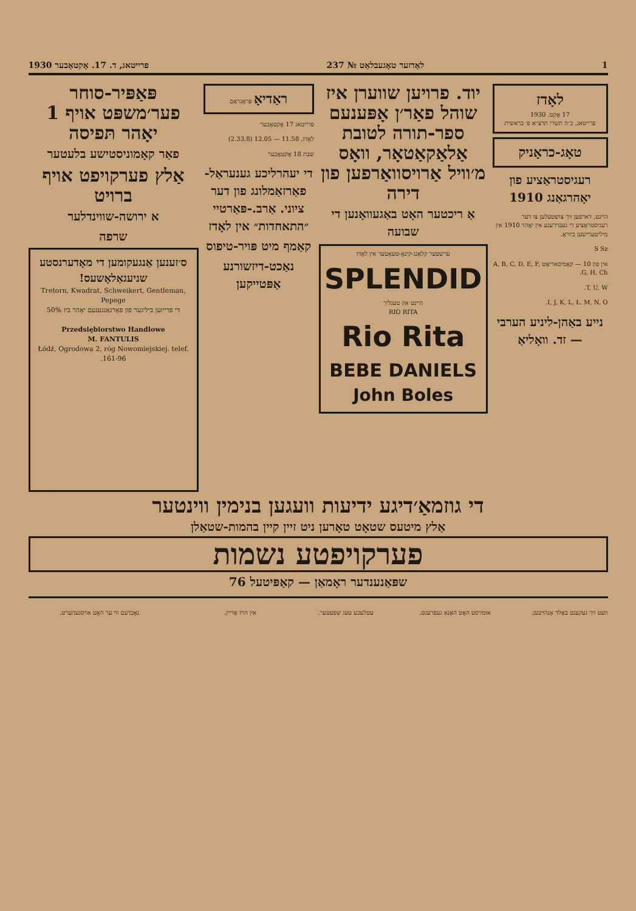1 לאָדזער טאָגעבלאַט № 237 פרייטאג, ד. 17. אָקטאָבער 1930
לאָדז
17 אָקט. 1930
פרייטאג, כ״ה תשרי תרצ״א פ׳ בראשית
טאָג-כראָניק
רעגיסטראַציע פון יאָהרגאַנג 1910
היינט, דארפען זיך צושטעלען צו דער רעגיסטראַציע די געבוירענע אין יאָהר 1910 אין מיליטערישען ביוראָ.
S Sz
אין פון 10 — קאָמיסאריאַט A, B, C, D, E, F, G, H, Ch.
T, U, W.
I, J, K, L, Ł, M, N, O.
נייע באַהן-ליניע הערבי — זד. וואָליאַ
יוד. פרויען שווערן איז שוהל פאַר׳ן אָפּענעם ספר-תורה לטובת אַלאַקאַטאָר, וואָס מ׳וויל אַרויסוואַרפען פון דירה
אַ ריכטער האָט באַגעוואָנען די שבועה
ערשטער קלאַנג-קינאָ-טעאַטער אין לאָדז
SPLENDID
היינט און טעגליך
RIO RITA
Rio Rita
BEBE DANIELS
John Boles
ראַדיאָ פּראָגראַם
פרייטאג 17 אָקטאָבער
לאָדז, 11.58 — 12.05 (2.33,8)
שבת 18 אָקטאָבער
די יעהרליכע גענעראַל-פאַרזאַמלונג פון דער ציוני. אַרב.-פּאַרטיי ״התאחדות״ אין לאָדז
קאַמף מיט פּויר-טיפוס
נאַכט-דיזשורנע אַפּטייקען
פּאַפּיר-סוחר פער׳משפּט אויף 1 יאָהר תּפיסה
פאַר קאָמוניסטישע בלעטער
אַלץ פערקויפט אויף ברויט
א ירושה-שווינדלער
שרפה
ס׳זענען אַנגעקומען די מאָדערנסטע שניעגאַלאָשעס!
Tretorn, Kwadrat, Schweikert, Gentleman, Pepege
די פרייזען ביליגער פון פאָרגאַנגענעם יאָהר ביז 50%
Przedsiębiorstwo Handlowe
M. FANTULIS
Łódź, Ogrodowa 2, róg Nowomiejskiej. telef. 161-96.
די גוזמאַ׳דיגע ידיעות וועגען בנימין ווינטער
אַלץ מיטעס שטאָט טאָרען ניט זיין קיין בהמות-שטאַלן
פערקויפטע נשמות
שפּאַנענדער ראָמאַן — קאַפּיטעל 76
וועט זיך געקענט באַלד אַנהויבען.
אומזיסט האָט האַנאַ געפרעגט.
עטלעכע טעג שפּעטער.
אין הויז אַריין.
נאָכדעם ווי ער האָט אויסגעהערט.